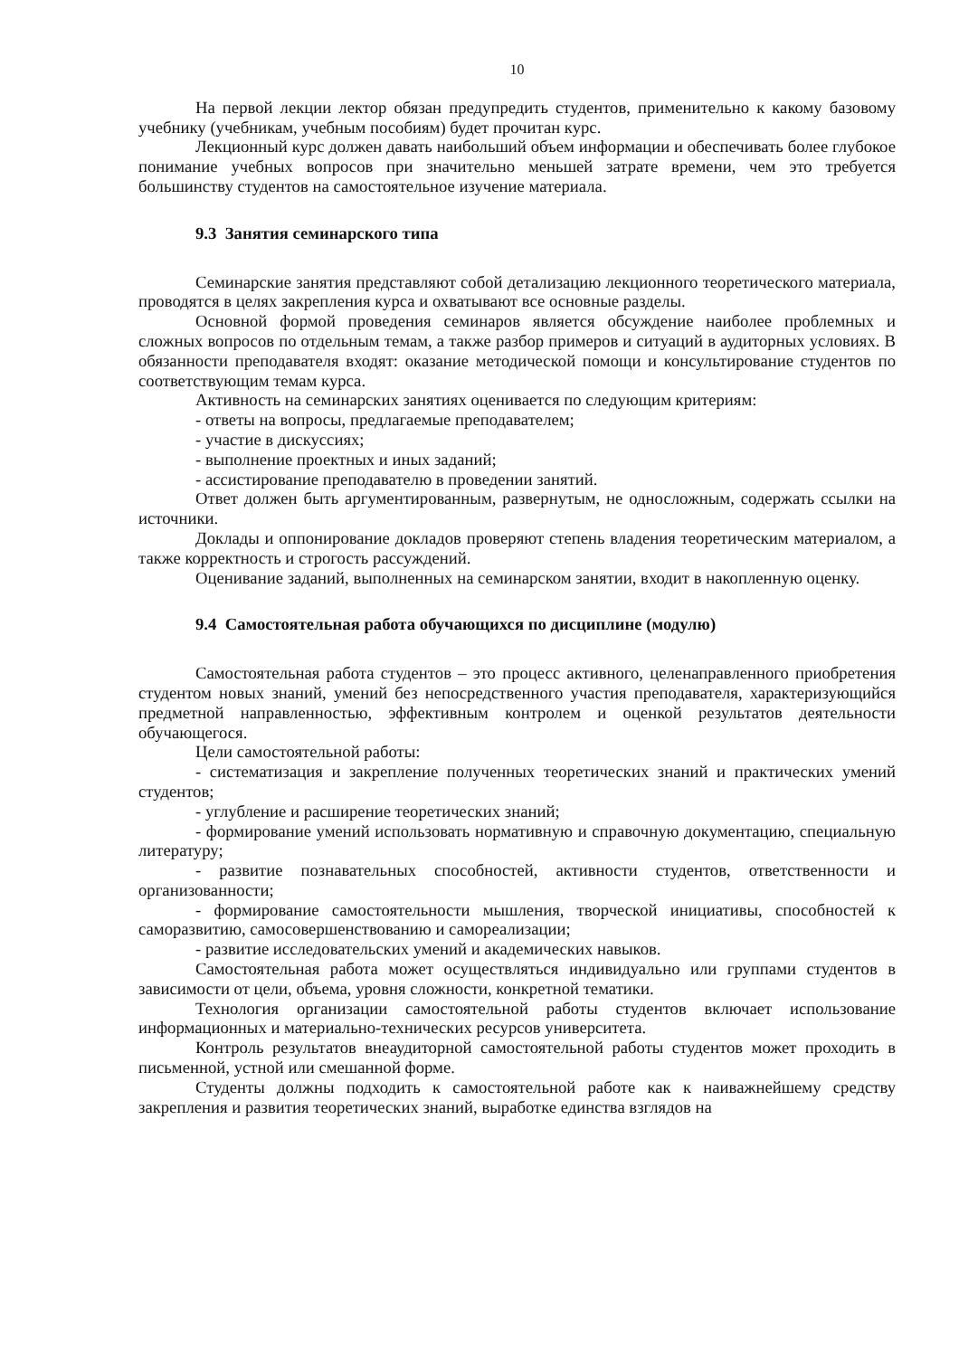10
На первой лекции лектор обязан предупредить студентов, применительно к какому базовому учебнику (учебникам, учебным пособиям) будет прочитан курс.
Лекционный курс должен давать наибольший объем информации и обеспечивать более глубокое понимание учебных вопросов при значительно меньшей затрате времени, чем это требуется большинству студентов на самостоятельное изучение материала.
9.3 Занятия семинарского типа
Семинарские занятия представляют собой детализацию лекционного теоретического материала, проводятся в целях закрепления курса и охватывают все основные разделы.
Основной формой проведения семинаров является обсуждение наиболее проблемных и сложных вопросов по отдельным темам, а также разбор примеров и ситуаций в аудиторных условиях. В обязанности преподавателя входят: оказание методической помощи и консультирование студентов по соответствующим темам курса.
Активность на семинарских занятиях оценивается по следующим критериям:
- ответы на вопросы, предлагаемые преподавателем;
- участие в дискуссиях;
- выполнение проектных и иных заданий;
- ассистирование преподавателю в проведении занятий.
Ответ должен быть аргументированным, развернутым, не односложным, содержать ссылки на источники.
Доклады и оппонирование докладов проверяют степень владения теоретическим материалом, а также корректность и строгость рассуждений.
Оценивание заданий, выполненных на семинарском занятии, входит в накопленную оценку.
9.4 Самостоятельная работа обучающихся по дисциплине (модулю)
Самостоятельная работа студентов – это процесс активного, целенаправленного приобретения студентом новых знаний, умений без непосредственного участия преподавателя, характеризующийся предметной направленностью, эффективным контролем и оценкой результатов деятельности обучающегося.
Цели самостоятельной работы:
- систематизация и закрепление полученных теоретических знаний и практических умений студентов;
- углубление и расширение теоретических знаний;
- формирование умений использовать нормативную и справочную документацию, специальную литературу;
- развитие познавательных способностей, активности студентов, ответственности и организованности;
- формирование самостоятельности мышления, творческой инициативы, способностей к саморазвитию, самосовершенствованию и самореализации;
- развитие исследовательских умений и академических навыков.
Самостоятельная работа может осуществляться индивидуально или группами студентов в зависимости от цели, объема, уровня сложности, конкретной тематики.
Технология организации самостоятельной работы студентов включает использование информационных и материально-технических ресурсов университета.
Контроль результатов внеаудиторной самостоятельной работы студентов может проходить в письменной, устной или смешанной форме.
Студенты должны подходить к самостоятельной работе как к наиважнейшему средству закрепления и развития теоретических знаний, выработке единства взглядов на